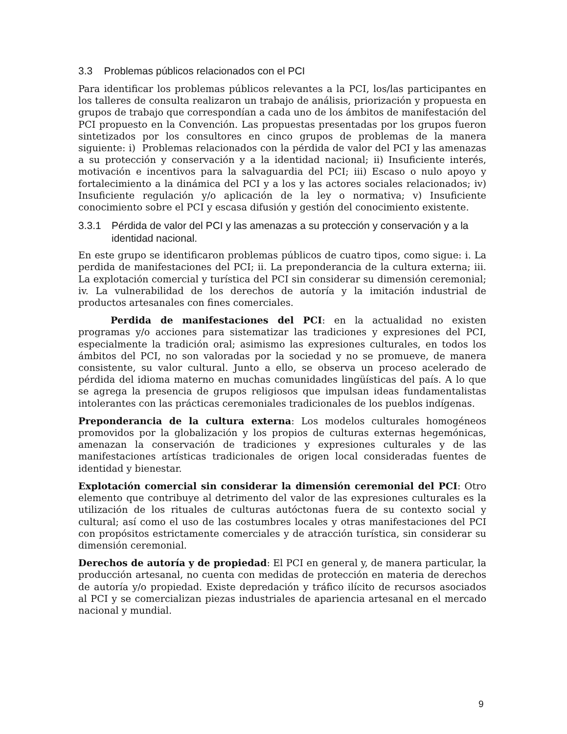3.3 Problemas públicos relacionados con el PCI
Para identificar los problemas públicos relevantes a la PCI, los/las participantes en los talleres de consulta realizaron un trabajo de análisis, priorización y propuesta en grupos de trabajo que correspondían a cada uno de los ámbitos de manifestación del PCI propuesto en la Convención. Las propuestas presentadas por los grupos fueron sintetizados por los consultores en cinco grupos de problemas de la manera siguiente: i) Problemas relacionados con la pérdida de valor del PCI y las amenazas a su protección y conservación y a la identidad nacional; ii) Insuficiente interés, motivación e incentivos para la salvaguardia del PCI; iii) Escaso o nulo apoyo y fortalecimiento a la dinámica del PCI y a los y las actores sociales relacionados; iv) Insuficiente regulación y/o aplicación de la ley o normativa; v) Insuficiente conocimiento sobre el PCI y escasa difusión y gestión del conocimiento existente.
3.3.1 Pérdida de valor del PCI y las amenazas a su protección y conservación y a la identidad nacional.
En este grupo se identificaron problemas públicos de cuatro tipos, como sigue: i. La perdida de manifestaciones del PCI; ii. La preponderancia de la cultura externa; iii. La explotación comercial y turística del PCI sin considerar su dimensión ceremonial; iv. La vulnerabilidad de los derechos de autoría y la imitación industrial de productos artesanales con fines comerciales.
Perdida de manifestaciones del PCI: en la actualidad no existen programas y/o acciones para sistematizar las tradiciones y expresiones del PCI, especialmente la tradición oral; asimismo las expresiones culturales, en todos los ámbitos del PCI, no son valoradas por la sociedad y no se promueve, de manera consistente, su valor cultural. Junto a ello, se observa un proceso acelerado de pérdida del idioma materno en muchas comunidades lingüísticas del país. A lo que se agrega la presencia de grupos religiosos que impulsan ideas fundamentalistas intolerantes con las prácticas ceremoniales tradicionales de los pueblos indígenas.
Preponderancia de la cultura externa: Los modelos culturales homogéneos promovidos por la globalización y los propios de culturas externas hegemónicas, amenazan la conservación de tradiciones y expresiones culturales y de las manifestaciones artísticas tradicionales de origen local consideradas fuentes de identidad y bienestar.
Explotación comercial sin considerar la dimensión ceremonial del PCI: Otro elemento que contribuye al detrimento del valor de las expresiones culturales es la utilización de los rituales de culturas autóctonas fuera de su contexto social y cultural; así como el uso de las costumbres locales y otras manifestaciones del PCI con propósitos estrictamente comerciales y de atracción turística, sin considerar su dimensión ceremonial.
Derechos de autoría y de propiedad: El PCI en general y, de manera particular, la producción artesanal, no cuenta con medidas de protección en materia de derechos de autoría y/o propiedad. Existe depredación y tráfico ilícito de recursos asociados al PCI y se comercializan piezas industriales de apariencia artesanal en el mercado nacional y mundial.
9